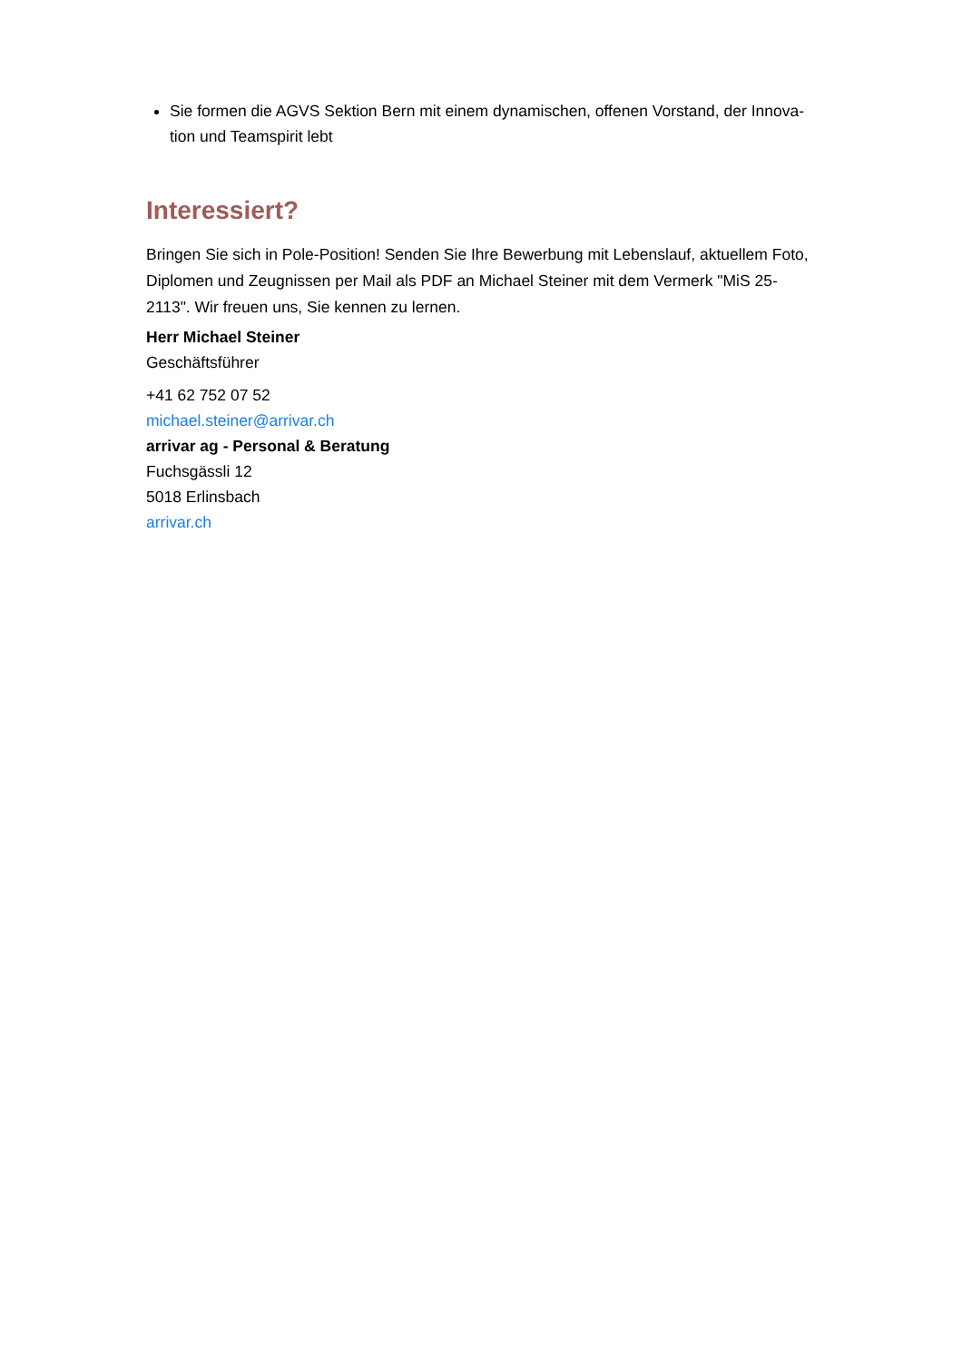Sie formen die AGVS Sektion Bern mit einem dynamischen, offenen Vorstand, der Innova-tion und Teamspirit lebt
Interessiert?
Bringen Sie sich in Pole-Position! Senden Sie Ihre Bewerbung mit Lebenslauf, aktuellem Foto, Diplomen und Zeugnissen per Mail als PDF an Michael Steiner mit dem Vermerk "MiS 25-2113". Wir freuen uns, Sie kennen zu lernen.
Herr Michael Steiner
Geschäftsführer
+41 62 752 07 52
michael.steiner@arrivar.ch
arrivar ag - Personal & Beratung
Fuchsgässli 12
5018 Erlinsbach
arrivar.ch